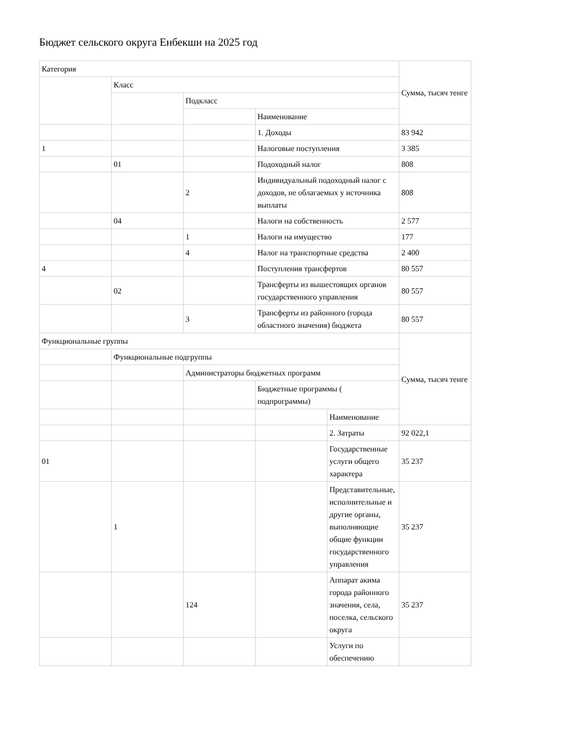Бюджет сельского округа Енбекши на 2025 год
| Категория | | | | | Сумма, тысяч тенге |
| | Класс | | | | |
| | | Подкласс | | | |
| | | | Наименование | | |
| | | | 1. Доходы | | 83 942 |
| 1 | | | Налоговые поступления | | 3 385 |
| | 01 | | Подоходный налог | | 808 |
| | | 2 | Индивидуальный подоходный налог с доходов, не облагаемых у источника выплаты | | 808 |
| | 04 | | Налоги на собственность | | 2 577 |
| | | 1 | Налоги на имущество | | 177 |
| | | 4 | Налог на транспортные средства | | 2 400 |
| 4 | | | Поступления трансфертов | | 80 557 |
| | 02 | | Трансферты из вышестоящих органов государственного управления | | 80 557 |
| | | 3 | Трансферты из районного (города областного значения) бюджета | | 80 557 |
| Функциональные группы | | | | | Сумма, тысяч тенге |
| | Функциональные подгруппы | | | | |
| | | Администраторы бюджетных программ | | | |
| | | | Бюджетные программы ( подпрограммы) | | |
| | | | | Наименование | |
| | | | | 2. Затраты | 92 022,1 |
| 01 | | | | Государственные услуги общего характера | 35 237 |
| | 1 | | | Представительные, исполнительные и другие органы, выполняющие общие функции государственного управления | 35 237 |
| | | 124 | | Аппарат акима города районного значения, села, поселка, сельского округа | 35 237 |
| | | | | Услуги по обеспечению | |